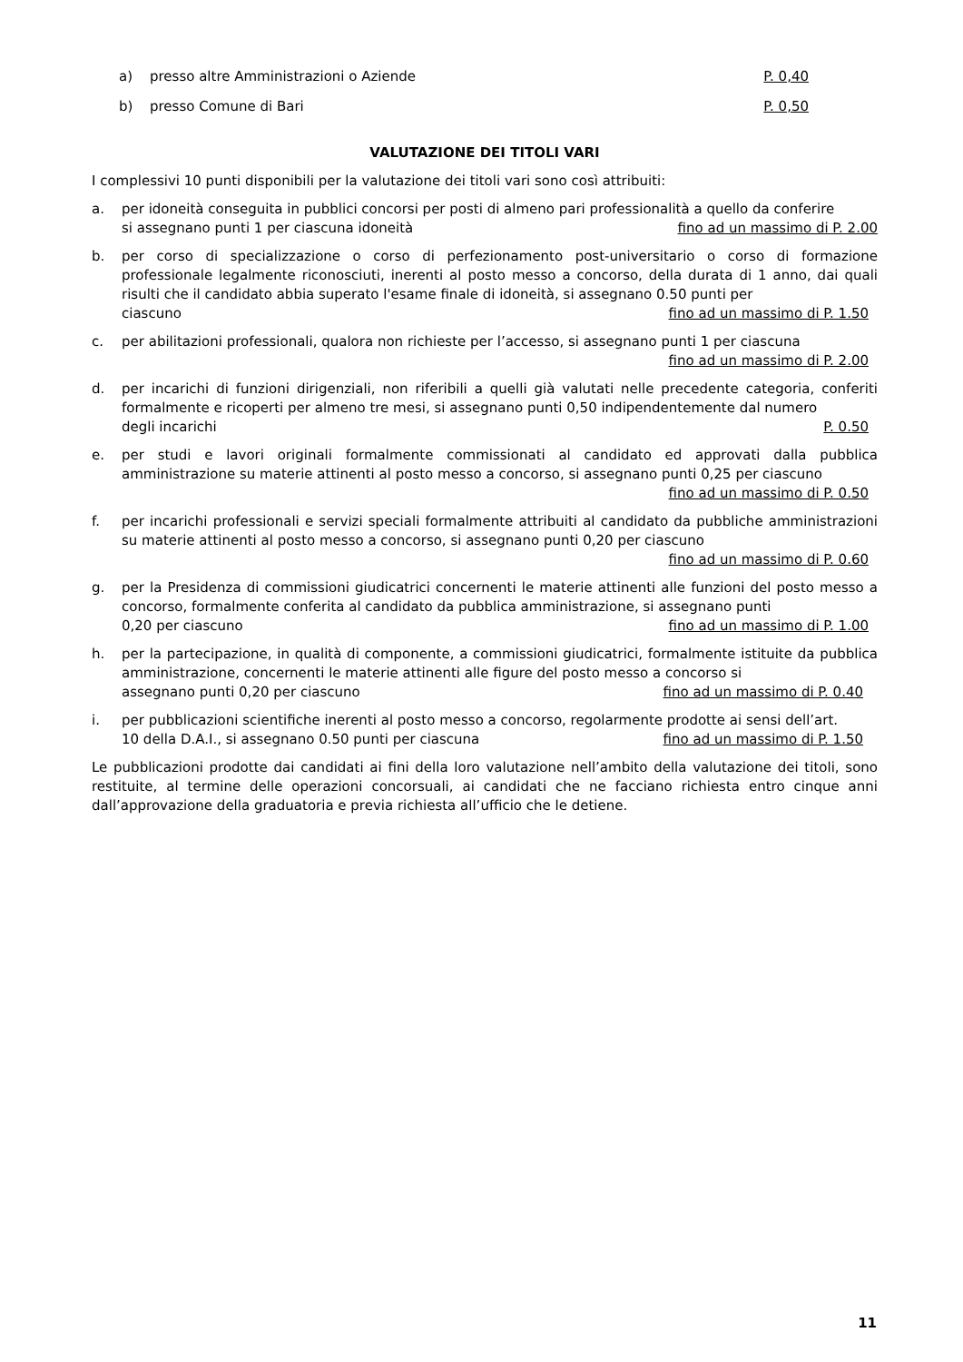a) presso altre Amministrazioni o Aziende P. 0,40
b) presso Comune di Bari P. 0,50
VALUTAZIONE DEI TITOLI VARI
I complessivi 10 punti disponibili per la valutazione dei titoli vari sono così attribuiti:
a. per idoneità conseguita in pubblici concorsi per posti di almeno pari professionalità a quello da conferire
si assegnano punti 1 per ciascuna idoneità fino ad un massimo di P. 2.00
b. per corso di specializzazione o corso di perfezionamento post-universitario o corso di formazione professionale legalmente riconosciuti, inerenti al posto messo a concorso, della durata di 1 anno, dai quali risulti che il candidato abbia superato l'esame finale di idoneità, si assegnano 0.50 punti per
ciascuno fino ad un massimo di P. 1.50
c. per abilitazioni professionali, qualora non richieste per l’accesso, si assegnano punti 1 per ciascuna
fino ad un massimo di P. 2.00
d. per incarichi di funzioni dirigenziali, non riferibili a quelli già valutati nelle precedente categoria, conferiti formalmente e ricoperti per almeno tre mesi, si assegnano punti 0,50 indipendentemente dal numero
degli incarichi P. 0.50
e. per studi e lavori originali formalmente commissionati al candidato ed approvati dalla pubblica amministrazione su materie attinenti al posto messo a concorso, si assegnano punti 0,25 per ciascuno
fino ad un massimo di P. 0.50
f. per incarichi professionali e servizi speciali formalmente attribuiti al candidato da pubbliche amministrazioni su materie attinenti al posto messo a concorso, si assegnano punti 0,20 per ciascuno
fino ad un massimo di P. 0.60
g. per la Presidenza di commissioni giudicatrici concernenti le materie attinenti alle funzioni del posto messo a concorso, formalmente conferita al candidato da pubblica amministrazione, si assegnano punti
0,20 per ciascuno fino ad un massimo di P. 1.00
h. per la partecipazione, in qualità di componente, a commissioni giudicatrici, formalmente istituite da pubblica amministrazione, concernenti le materie attinenti alle figure del posto messo a concorso si
assegnano punti 0,20 per ciascuno fino ad un massimo di P. 0.40
i. per pubblicazioni scientifiche inerenti al posto messo a concorso, regolarmente prodotte ai sensi dell’art.
10 della D.A.I., si assegnano 0.50 punti per ciascuna fino ad un massimo di P. 1.50
Le pubblicazioni prodotte dai candidati ai fini della loro valutazione nell’ambito della valutazione dei titoli, sono restituite, al termine delle operazioni concorsuali, ai candidati che ne facciano richiesta entro cinque anni dall’approvazione della graduatoria e previa richiesta all’ufficio che le detiene.
11